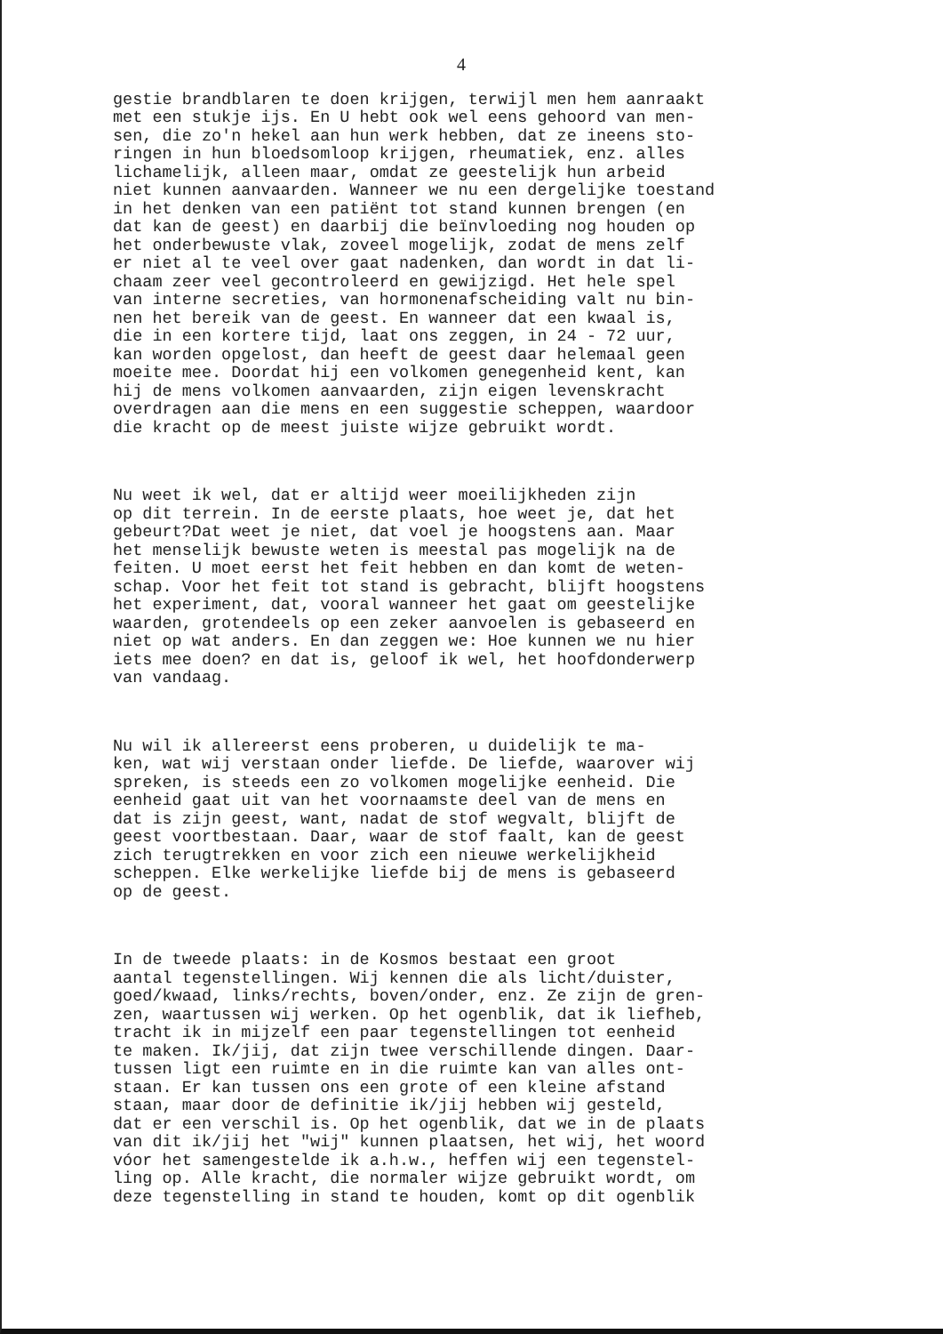4
gestie brandblaren te doen krijgen, terwijl men hem aanraakt met een stukje ijs. En U hebt ook wel eens gehoord van men- sen, die zo'n hekel aan hun werk hebben, dat ze ineens sto- ringen in hun bloedsomloop krijgen, rheumatiek, enz. alles lichamelijk, alleen maar, omdat ze geestelijk hun arbeid niet kunnen aanvaarden. Wanneer we nu een dergelijke toestand in het denken van een patiënt tot stand kunnen brengen (en dat kan de geest) en daarbij die beïnvloeding nog houden op het onderbewuste vlak, zoveel mogelijk, zodat de mens zelf er niet al te veel over gaat nadenken, dan wordt in dat li- chaam zeer veel gecontroleerd en gewijzigd. Het hele spel van interne secreties, van hormonenafscheiding valt nu bin- nen het bereik van de geest. En wanneer dat een kwaal is, die in een kortere tijd, laat ons zeggen, in 24 - 72 uur, kan worden opgelost, dan heeft de geest daar helemaal geen moeite mee. Doordat hij een volkomen genegenheid kent, kan hij de mens volkomen aanvaarden, zijn eigen levenskracht overdragen aan die mens en een suggestie scheppen, waardoor die kracht op de meest juiste wijze gebruikt wordt.
Nu weet ik wel, dat er altijd weer moeilijkheden zijn op dit terrein. In de eerste plaats, hoe weet je, dat het gebeurt?Dat weet je niet, dat voel je hoogstens aan. Maar het menselijk bewuste weten is meestal pas mogelijk na de feiten. U moet eerst het feit hebben en dan komt de weten- schap. Voor het feit tot stand is gebracht, blijft hoogstens het experiment, dat, vooral wanneer het gaat om geestelijke waarden, grotendeels op een zeker aanvoelen is gebaseerd en niet op wat anders. En dan zeggen we: Hoe kunnen we nu hier iets mee doen? en dat is, geloof ik wel, het hoofdonderwerp van vandaag.
Nu wil ik allereerst eens proberen, u duidelijk te ma- ken, wat wij verstaan onder liefde. De liefde, waarover wij spreken, is steeds een zo volkomen mogelijke eenheid. Die eenheid gaat uit van het voornaamste deel van de mens en dat is zijn geest, want, nadat de stof wegvalt, blijft de geest voortbestaan. Daar, waar de stof faalt, kan de geest zich terugtrekken en voor zich een nieuwe werkelijkheid scheppen. Elke werkelijke liefde bij de mens is gebaseerd op de geest.
In de tweede plaats: in de Kosmos bestaat een groot aantal tegenstellingen. Wij kennen die als licht/duister, goed/kwaad, links/rechts, boven/onder, enz. Ze zijn de gren- zen, waartussen wij werken. Op het ogenblik, dat ik liefheb, tracht ik in mijzelf een paar tegenstellingen tot eenheid te maken. Ik/jij, dat zijn twee verschillende dingen. Daar- tussen ligt een ruimte en in die ruimte kan van alles ont- staan. Er kan tussen ons een grote of een kleine afstand staan, maar door de definitie ik/jij hebben wij gesteld, dat er een verschil is. Op het ogenblik, dat we in de plaats van dit ik/jij het "wij" kunnen plaatsen, het wij, het woord vóor het samengestelde ik a.h.w., heffen wij een tegenstel- ling op. Alle kracht, die normaler wijze gebruikt wordt, om deze tegenstelling in stand te houden, komt op dit ogenblik